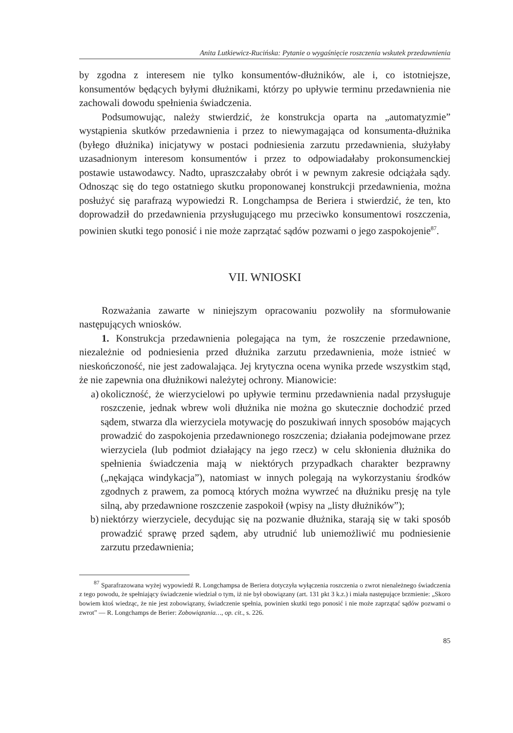Anita Lutkiewicz-Rucińska: Pytanie o wygaśnięcie roszczenia wskutek przedawnienia
by zgodna z interesem nie tylko konsumentów-dłużników, ale i, co istotniejsze, konsumentów będących byłymi dłużnikami, którzy po upływie terminu przedawnienia nie zachowali dowodu spełnienia świadczenia.
Podsumowując, należy stwierdzić, że konstrukcja oparta na „automatyzmie” wystąpienia skutków przedawnienia i przez to niewymagająca od konsumenta-dłużnika (byłego dłużnika) inicjatywy w postaci podniesienia zarzutu przedawnienia, służyłaby uzasadnionym interesom konsumentów i przez to odpowiadałaby prokonsumenckiej postawie ustawodawcy. Nadto, upraszczałaby obrót i w pewnym zakresie odciążała sądy. Odnosząc się do tego ostatniego skutku proponowanej konstrukcji przedawnienia, można posłużyć się parafrazą wypowiedzi R. Longchampsa de Beriera i stwierdzić, że ten, kto doprowadził do przedawnienia przysługującego mu przeciwko konsumentowi roszczenia, powinien skutki tego ponosić i nie może zaprzątać sądów pozwami o jego zaspokojenie<sup>87</sup>.
VII. WNIOSKI
Rozważania zawarte w niniejszym opracowaniu pozwoliły na sformułowanie następujących wniosków.
1. Konstrukcja przedawnienia polegająca na tym, że roszczenie przedawnione, niezależnie od podniesienia przed dłużnika zarzutu przedawnienia, może istnieć w nieskończoność, nie jest zadowalająca. Jej krytyczna ocena wynika przede wszystkim stąd, że nie zapewnia ona dłużnikowi należytej ochrony. Mianowicie:
a) okoliczność, że wierzycielowi po upływie terminu przedawnienia nadal przysługuje roszczenie, jednak wbrew woli dłużnika nie można go skutecznie dochodzić przed sądem, stwarza dla wierzyciela motywację do poszukiwań innych sposobów mających prowadzić do zaspokojenia przedawnionego roszczenia; działania podejmowane przez wierzyciela (lub podmiot działający na jego rzecz) w celu skłonienia dłużnika do spełnienia świadczenia mają w niektórych przypadkach charakter bezprawny („nękająca windykacja”), natomiast w innych polegają na wykorzystaniu środków zgodnych z prawem, za pomocą których można wywrzeć na dłużniku presję na tyle silną, aby przedawnione roszczenie zaspokoił (wpisy na „listy dłużników”);
b) niektórzy wierzyciele, decydując się na pozwanie dłużnika, starają się w taki sposób prowadzić sprawę przed sądem, aby utrudnić lub uniemożliwić mu podniesienie zarzutu przedawnienia;
<sup>87</sup> Sparafrazowana wyżej wypowiedź R. Longchampsa de Beriera dotyczyła wyłączenia roszczenia o zwrot nienależnego świadczenia z tego powodu, że spełniający świadczenie wiedział o tym, iż nie był obowiązany (art. 131 pkt 3 k.z.) i miała następujące brzmienie: „Skoro bowiem ktoś wiedząc, że nie jest zobowiązany, świadczenie spełnia, powinien skutki tego ponosić i nie może zaprzątać sądów pozwami o zwrot” — R. Longchamps de Berier: Zobowiązania…, op. cit., s. 226.
85